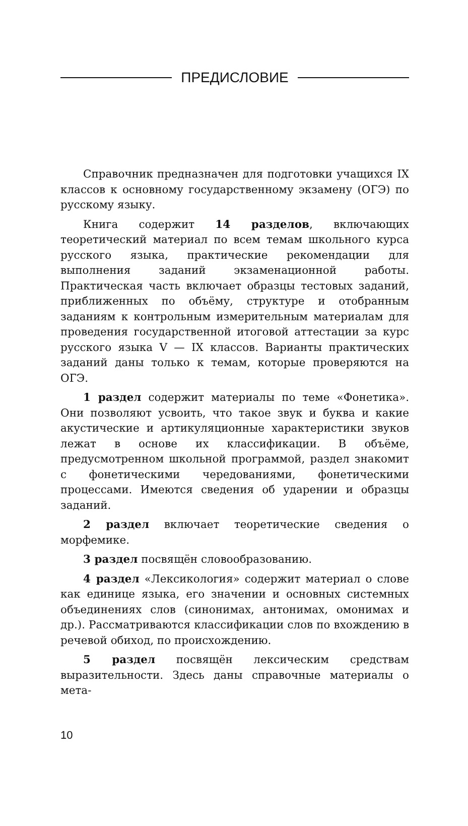ПРЕДИСЛОВИЕ
Справочник предназначен для подготовки учащихся IX классов к основному государственному экзамену (ОГЭ) по русскому языку.
Книга содержит 14 разделов, включающих теоретический материал по всем темам школьного курса русского языка, практические рекомендации для выполнения заданий экзаменационной работы. Практическая часть включает образцы тестовых заданий, приближенных по объёму, структуре и отобранным заданиям к контрольным измерительным материалам для проведения государственной итоговой аттестации за курс русского языка V — IX классов. Варианты практических заданий даны только к темам, которые проверяются на ОГЭ.
1 раздел содержит материалы по теме «Фонетика». Они позволяют усвоить, что такое звук и буква и какие акустические и артикуляционные характеристики звуков лежат в основе их классификации. В объёме, предусмотренном школьной программой, раздел знакомит с фонетическими чередованиями, фонетическими процессами. Имеются сведения об ударении и образцы заданий.
2 раздел включает теоретические сведения о морфемике.
3 раздел посвящён словообразованию.
4 раздел «Лексикология» содержит материал о слове как единице языка, его значении и основных системных объединениях слов (синонимах, антонимах, омонимах и др.). Рассматриваются классификации слов по вхождению в речевой обиход, по происхождению.
5 раздел посвящён лексическим средствам выразительности. Здесь даны справочные материалы о мета-
10